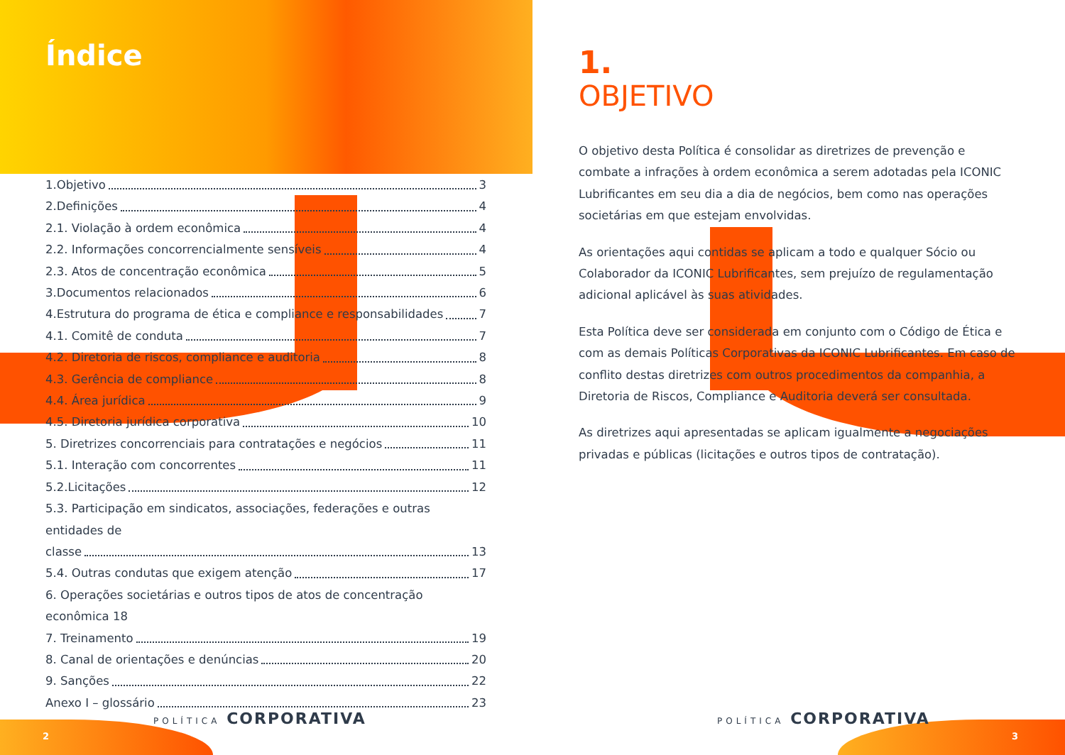Índice
1.Objetivo 3
2.Definições 4
2.1. Violação à ordem econômica 4
2.2. Informações concorrencialmente sensíveis 4
2.3. Atos de concentração econômica 5
3.Documentos relacionados 6
4.Estrutura do programa de ética e compliance e responsabilidades 7
4.1. Comitê de conduta 7
4.2. Diretoria de riscos, compliance e auditoria 8
4.3. Gerência de compliance 8
4.4. Área jurídica 9
4.5. Diretoria jurídica corporativa 10
5. Diretrizes concorrenciais para contratações e negócios 11
5.1. Interação com concorrentes 11
5.2.Licitações 12
5.3. Participação em sindicatos, associações, federações e outras entidades de
classe 13
5.4. Outras condutas que exigem atenção 17
6. Operações societárias e outros tipos de atos de concentração econômica 18
7. Treinamento 19
8. Canal de orientações e denúncias 20
9. Sanções 22
Anexo I – glossário 23
1.
OBJETIVO
O objetivo desta Política é consolidar as diretrizes de prevenção e combate a infrações à ordem econômica a serem adotadas pela ICONIC Lubrificantes em seu dia a dia de negócios, bem como nas operações societárias em que estejam envolvidas.
As orientações aqui contidas se aplicam a todo e qualquer Sócio ou Colaborador da ICONIC Lubrificantes, sem prejuízo de regulamentação adicional aplicável às suas atividades.
Esta Política deve ser considerada em conjunto com o Código de Ética e com as demais Políticas Corporativas da ICONIC Lubrificantes. Em caso de conflito destas diretrizes com outros procedimentos da companhia, a Diretoria de Riscos, Compliance e Auditoria deverá ser consultada.
As diretrizes aqui apresentadas se aplicam igualmente a negociações privadas e públicas (licitações e outros tipos de contratação).
POLÍTICA CORPORATIVA POLÍTICA CORPORATIVA
2 3